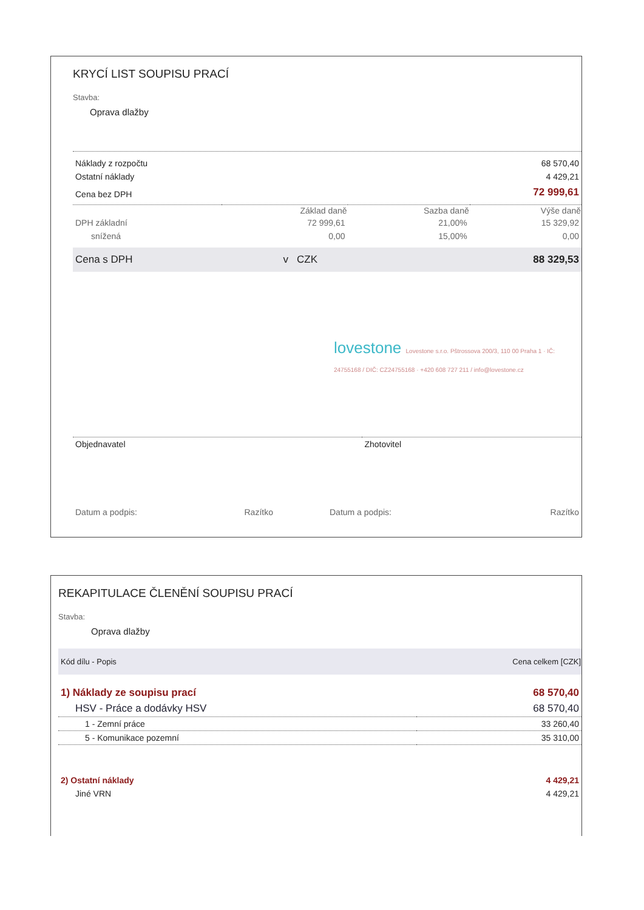KRYCÍ LIST SOUPISU PRACÍ
Stavba:
Oprava dlažby
| Náklady z rozpočtu | 68 570,40 |
| Ostatní náklady | 4 429,21 |
| Cena bez DPH | 72 999,61 |
| | Základ daně | Sazba daně | Výše daně |
| DPH základní | 72 999,61 | 21,00% | 15 329,92 |
| snížená | 0,00 | 15,00% | 0,00 |
| Cena s DPH | v CZK | 88 329,53 |
lovestone Lovestone s.r.o. Pštrossova 200/3, 110 00 Praha 1 · IČ: 24755168 / DIČ: CZ24755168 · +420 608 727 211 / info@lovestone.cz
| Objednavatel | Zhotovitel |
| Datum a podpis: | Razítko | Datum a podpis: | Razítko |
REKAPITULACE ČLENĚNÍ SOUPISU PRACÍ
Stavba:
Oprava dlažby
| Kód dílu - Popis | Cena celkem [CZK] |
| --- | --- |
| 1) Náklady ze soupisu prací | 68 570,40 |
| HSV - Práce a dodávky HSV | 68 570,40 |
| 1 - Zemní práce | 33 260,40 |
| 5 - Komunikace pozemní | 35 310,00 |
| 2) Ostatní náklady | 4 429,21 |
| Jiné VRN | 4 429,21 |